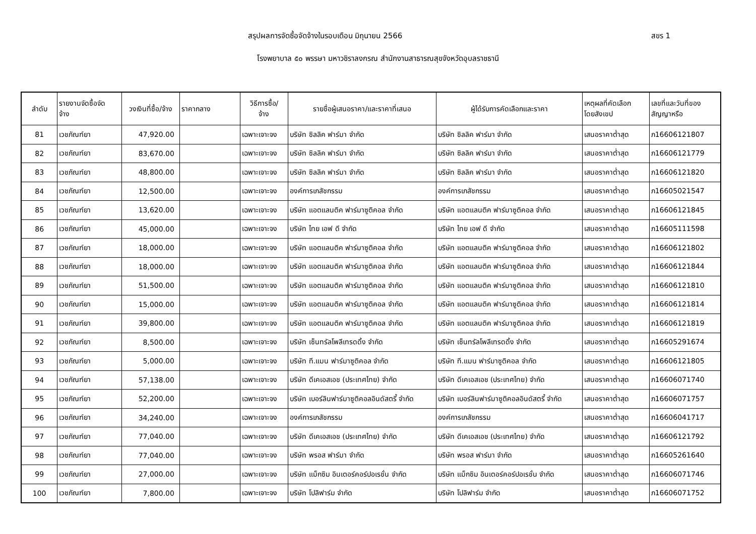สรุปผลการจัดซื้อจัดจ้างในรอบเดือน มิถุนายน 2566
สขร 1
โรงพยาบาล ๕๐ พรรษา มหาวชิราลงกรณ สำนักงานสาธารณสุขจังหวัดอุบลราชธานี
| ลำดับ | รายงานจัดซื้อจัด จ้าง | วงเงินที่ซื้อ/จ้าง | ราคากลาง | วิธีการซื้อ/ จ้าง | รายชื่อผู้เสนอราคา/และราคาที่เสนอ | ผู้ได้รับการคัดเลือกและราคา | เหตุผลที่คัดเลือก โดยสังเขป | เลขที่และวันที่ของ สัญญาหรือ |
| --- | --- | --- | --- | --- | --- | --- | --- | --- |
| 81 | เวชภัณฑ์ยา | 47,920.00 | | เฉพาะเจาะจง | บริษัท ซิลลิค ฟาร์มา จำกัด | บริษัท ซิลลิค ฟาร์มา จำกัด | เสนอราคาต่ำสุด | ภ16606121807 |
| 82 | เวชภัณฑ์ยา | 83,670.00 | | เฉพาะเจาะจง | บริษัท ซิลลิค ฟาร์มา จำกัด | บริษัท ซิลลิค ฟาร์มา จำกัด | เสนอราคาต่ำสุด | ภ16606121779 |
| 83 | เวชภัณฑ์ยา | 48,800.00 | | เฉพาะเจาะจง | บริษัท ซิลลิค ฟาร์มา จำกัด | บริษัท ซิลลิค ฟาร์มา จำกัด | เสนอราคาต่ำสุด | ภ16606121820 |
| 84 | เวชภัณฑ์ยา | 12,500.00 | | เฉพาะเจาะจง | องค์การเภสัชกรรม | องค์การเภสัชกรรม | เสนอราคาต่ำสุด | ภ16605021547 |
| 85 | เวชภัณฑ์ยา | 13,620.00 | | เฉพาะเจาะจง | บริษัท แอตแลนติค ฟาร์มาซูติคอล จำกัด | บริษัท แอตแลนติค ฟาร์มาซูติคอล จำกัด | เสนอราคาต่ำสุด | ภ16606121845 |
| 86 | เวชภัณฑ์ยา | 45,000.00 | | เฉพาะเจาะจง | บริษัท ไทย เอฟ ดี จำกัด | บริษัท ไทย เอฟ ดี จำกัด | เสนอราคาต่ำสุด | ภ16605111598 |
| 87 | เวชภัณฑ์ยา | 18,000.00 | | เฉพาะเจาะจง | บริษัท แอตแลนติค ฟาร์มาซูติคอล จำกัด | บริษัท แอตแลนติค ฟาร์มาซูติคอล จำกัด | เสนอราคาต่ำสุด | ภ16606121802 |
| 88 | เวชภัณฑ์ยา | 18,000.00 | | เฉพาะเจาะจง | บริษัท แอตแลนติค ฟาร์มาซูติคอล จำกัด | บริษัท แอตแลนติค ฟาร์มาซูติคอล จำกัด | เสนอราคาต่ำสุด | ภ16606121844 |
| 89 | เวชภัณฑ์ยา | 51,500.00 | | เฉพาะเจาะจง | บริษัท แอตแลนติค ฟาร์มาซูติคอล จำกัด | บริษัท แอตแลนติค ฟาร์มาซูติคอล จำกัด | เสนอราคาต่ำสุด | ภ16606121810 |
| 90 | เวชภัณฑ์ยา | 15,000.00 | | เฉพาะเจาะจง | บริษัท แอตแลนติค ฟาร์มาซูติคอล จำกัด | บริษัท แอตแลนติค ฟาร์มาซูติคอล จำกัด | เสนอราคาต่ำสุด | ภ16606121814 |
| 91 | เวชภัณฑ์ยา | 39,800.00 | | เฉพาะเจาะจง | บริษัท แอตแลนติค ฟาร์มาซูติคอล จำกัด | บริษัท แอตแลนติค ฟาร์มาซูติคอล จำกัด | เสนอราคาต่ำสุด | ภ16606121819 |
| 92 | เวชภัณฑ์ยา | 8,500.00 | | เฉพาะเจาะจง | บริษัท เซ็นทรัลโพลีเทรดดิ้ง จำกัด | บริษัท เซ็นทรัลโพลีเทรดดิ้ง จำกัด | เสนอราคาต่ำสุด | ภ16605291674 |
| 93 | เวชภัณฑ์ยา | 5,000.00 | | เฉพาะเจาะจง | บริษัท ที.แมน ฟาร์มาซูติคอล จำกัด | บริษัท ที.แมน ฟาร์มาซูติคอล จำกัด | เสนอราคาต่ำสุด | ภ16606121805 |
| 94 | เวชภัณฑ์ยา | 57,138.00 | | เฉพาะเจาะจง | บริษัท ดีเคเอสเอช (ประเทศไทย) จำกัด | บริษัท ดีเคเอสเอช (ประเทศไทย) จำกัด | เสนอราคาต่ำสุด | ภ16606071740 |
| 95 | เวชภัณฑ์ยา | 52,200.00 | | เฉพาะเจาะจง | บริษัท เบอร์ลินฟาร์มาซูติคอลอินดัสตรี้ จำกัด | บริษัท เบอร์ลินฟาร์มาซูติคอลอินดัสตรี้ จำกัด | เสนอราคาต่ำสุด | ภ16606071757 |
| 96 | เวชภัณฑ์ยา | 34,240.00 | | เฉพาะเจาะจง | องค์การเภสัชกรรม | องค์การเภสัชกรรม | เสนอราคาต่ำสุด | ภ16606041717 |
| 97 | เวชภัณฑ์ยา | 77,040.00 | | เฉพาะเจาะจง | บริษัท ดีเคเอสเอช (ประเทศไทย) จำกัด | บริษัท ดีเคเอสเอช (ประเทศไทย) จำกัด | เสนอราคาต่ำสุด | ภ16606121792 |
| 98 | เวชภัณฑ์ยา | 77,040.00 | | เฉพาะเจาะจง | บริษัท พรอส ฟาร์มา จำกัด | บริษัท พรอส ฟาร์มา จำกัด | เสนอราคาต่ำสุด | ภ16605261640 |
| 99 | เวชภัณฑ์ยา | 27,000.00 | | เฉพาะเจาะจง | บริษัท แม็กซิม อินเตอร์คอร์ปอเรชั่น จำกัด | บริษัท แม็กซิม อินเตอร์คอร์ปอเรชั่น จำกัด | เสนอราคาต่ำสุด | ภ16606071746 |
| 100 | เวชภัณฑ์ยา | 7,800.00 | | เฉพาะเจาะจง | บริษัท โปลิฟาร์ม จำกัด | บริษัท โปลิฟาร์ม จำกัด | เสนอราคาต่ำสุด | ภ16606071752 |